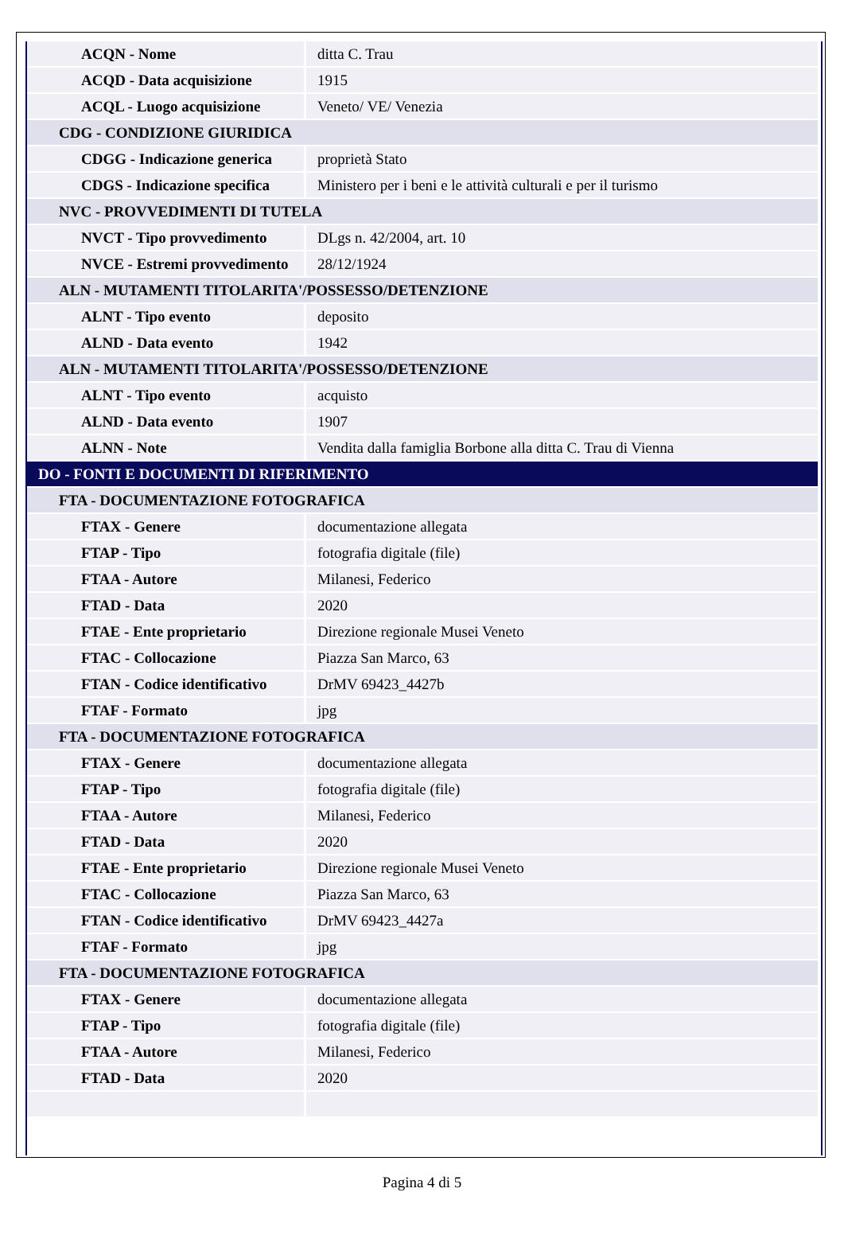| ACQN - Nome | ditta C. Trau |
| ACQD - Data acquisizione | 1915 |
| ACQL - Luogo acquisizione | Veneto/ VE/ Venezia |
| CDG - CONDIZIONE GIURIDICA | |
| CDGG - Indicazione generica | proprietà Stato |
| CDGS - Indicazione specifica | Ministero per i beni e le attività culturali e per il turismo |
| NVC - PROVVEDIMENTI DI TUTELA | |
| NVCT - Tipo provvedimento | DLgs n. 42/2004, art. 10 |
| NVCE - Estremi provvedimento | 28/12/1924 |
| ALN - MUTAMENTI TITOLARITA'/POSSESSO/DETENZIONE | |
| ALNT - Tipo evento | deposito |
| ALND - Data evento | 1942 |
| ALN - MUTAMENTI TITOLARITA'/POSSESSO/DETENZIONE | |
| ALNT - Tipo evento | acquisto |
| ALND - Data evento | 1907 |
| ALNN - Note | Vendita dalla famiglia Borbone alla ditta C. Trau di Vienna |
| DO - FONTI E DOCUMENTI DI RIFERIMENTO | |
| FTA - DOCUMENTAZIONE FOTOGRAFICA | |
| FTAX - Genere | documentazione allegata |
| FTAP - Tipo | fotografia digitale (file) |
| FTAA - Autore | Milanesi, Federico |
| FTAD - Data | 2020 |
| FTAE - Ente proprietario | Direzione regionale Musei Veneto |
| FTAC - Collocazione | Piazza San Marco, 63 |
| FTAN - Codice identificativo | DrMV 69423_4427b |
| FTAF - Formato | jpg |
| FTA - DOCUMENTAZIONE FOTOGRAFICA | |
| FTAX - Genere | documentazione allegata |
| FTAP - Tipo | fotografia digitale (file) |
| FTAA - Autore | Milanesi, Federico |
| FTAD - Data | 2020 |
| FTAE - Ente proprietario | Direzione regionale Musei Veneto |
| FTAC - Collocazione | Piazza San Marco, 63 |
| FTAN - Codice identificativo | DrMV 69423_4427a |
| FTAF - Formato | jpg |
| FTA - DOCUMENTAZIONE FOTOGRAFICA | |
| FTAX - Genere | documentazione allegata |
| FTAP - Tipo | fotografia digitale (file) |
| FTAA - Autore | Milanesi, Federico |
| FTAD - Data | 2020 |
Pagina 4 di 5